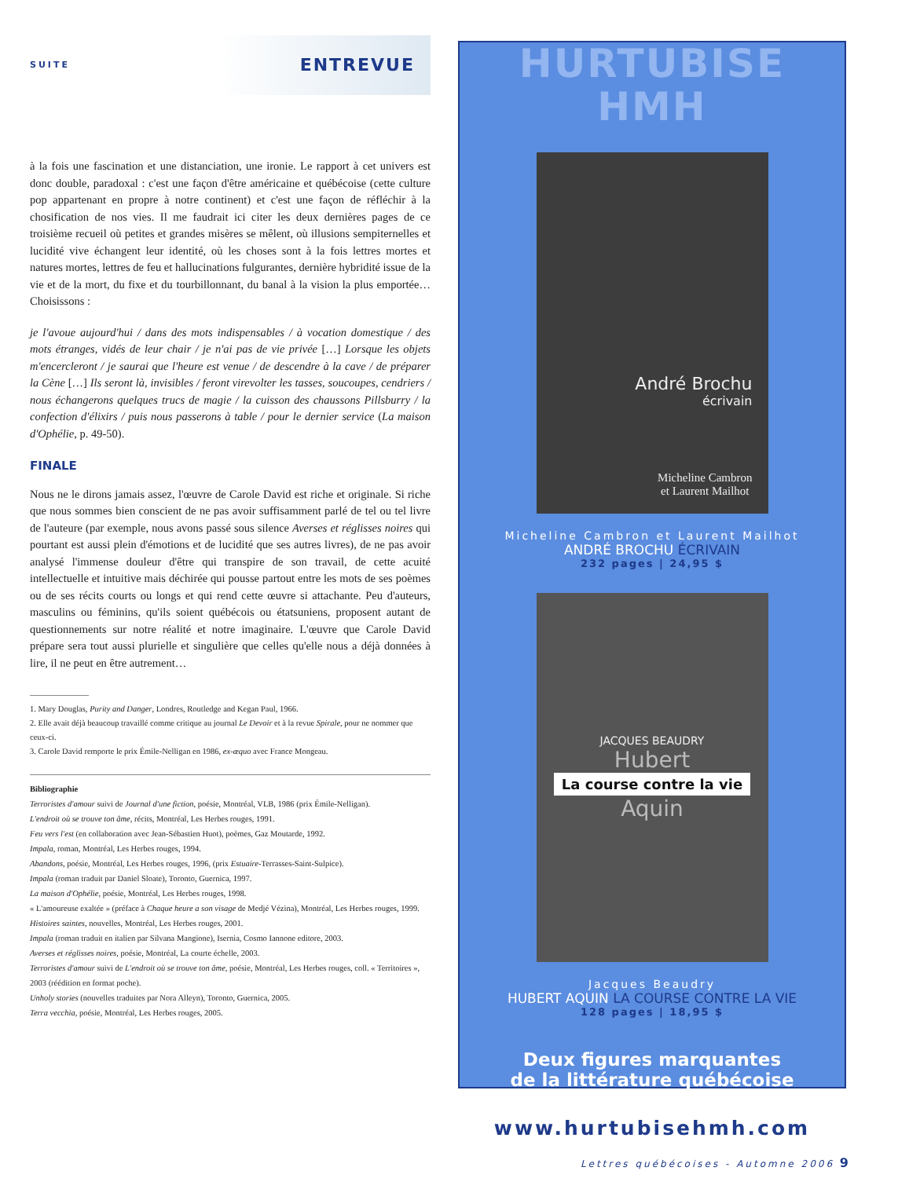SUITE ENTREVUE
à la fois une fascination et une distanciation, une ironie. Le rapport à cet univers est donc double, paradoxal : c'est une façon d'être américaine et québécoise (cette culture pop appartenant en propre à notre continent) et c'est une façon de réfléchir à la chosification de nos vies. Il me faudrait ici citer les deux dernières pages de ce troisième recueil où petites et grandes misères se mêlent, où illusions sempiternelles et lucidité vive échangent leur identité, où les choses sont à la fois lettres mortes et natures mortes, lettres de feu et hallucinations fulgurantes, dernière hybridité issue de la vie et de la mort, du fixe et du tourbillonnant, du banal à la vision la plus emportée… Choisissons :
je l'avoue aujourd'hui / dans des mots indispensables / à vocation domestique / des mots étranges, vidés de leur chair / je n'ai pas de vie privée […] Lorsque les objets m'encercleront / je saurai que l'heure est venue / de descendre à la cave / de préparer la Cène […] Ils seront là, invisibles / feront virevolter les tasses, soucoupes, cendriers / nous échangerons quelques trucs de magie / la cuisson des chaussons Pillsburry / la confection d'élixirs / puis nous passerons à table / pour le dernier service (La maison d'Ophélie, p. 49-50).
FINALE
Nous ne le dirons jamais assez, l'œuvre de Carole David est riche et originale. Si riche que nous sommes bien conscient de ne pas avoir suffisamment parlé de tel ou tel livre de l'auteure (par exemple, nous avons passé sous silence Averses et réglisses noires qui pourtant est aussi plein d'émotions et de lucidité que ses autres livres), de ne pas avoir analysé l'immense douleur d'être qui transpire de son travail, de cette acuité intellectuelle et intuitive mais déchirée qui pousse partout entre les mots de ses poèmes ou de ses récits courts ou longs et qui rend cette œuvre si attachante. Peu d'auteurs, masculins ou féminins, qu'ils soient québécois ou étatsuniens, proposent autant de questionnements sur notre réalité et notre imaginaire. L'œuvre que Carole David prépare sera tout aussi plurielle et singulière que celles qu'elle nous a déjà données à lire, il ne peut en être autrement…
1. Mary Douglas, Purity and Danger, Londres, Routledge and Kegan Paul, 1966.
2. Elle avait déjà beaucoup travaillé comme critique au journal Le Devoir et à la revue Spirale, pour ne nommer que ceux-ci.
3. Carole David remporte le prix Émile-Nelligan en 1986, ex-æquo avec France Mongeau.
Bibliographie
Terroristes d'amour suivi de Journal d'une fiction, poésie, Montréal, VLB, 1986 (prix Émile-Nelligan).
L'endroit où se trouve ton âme, récits, Montréal, Les Herbes rouges, 1991.
Feu vers l'est (en collaboration avec Jean-Sébastien Huot), poèmes, Gaz Moutarde, 1992.
Impala, roman, Montréal, Les Herbes rouges, 1994.
Abandons, poésie, Montréal, Les Herbes rouges, 1996, (prix Estuaire-Terrasses-Saint-Sulpice).
Impala (roman traduit par Daniel Sloate), Toronto, Guernica, 1997.
La maison d'Ophélie, poésie, Montréal, Les Herbes rouges, 1998.
« L'amoureuse exaltée » (préface à Chaque heure a son visage de Medjé Vézina), Montréal, Les Herbes rouges, 1999.
Histoires saintes, nouvelles, Montréal, Les Herbes rouges, 2001.
Impala (roman traduit en italien par Silvana Mangione), Isernia, Cosmo Iannone editore, 2003.
Averses et réglisses noires, poésie, Montréal, La courte échelle, 2003.
Terroristes d'amour suivi de L'endroit où se trouve ton âme, poésie, Montréal, Les Herbes rouges, coll. « Territoires », 2003 (réédition en format poche).
Unholy stories (nouvelles traduites par Nora Alleyn), Toronto, Guernica, 2005.
Terra vecchia, poésie, Montréal, Les Herbes rouges, 2005.
HURTUBISE HMH
André Brochu
écrivain
Micheline Cambron
et Laurent Mailhot
Micheline Cambron et Laurent Mailhot
ANDRÉ BROCHU ÉCRIVAIN
232 pages | 24,95 $
JACQUES BEAUDRY
Hubert
La course contre la vie
Aquin
Jacques Beaudry
HUBERT AQUIN LA COURSE CONTRE LA VIE
128 pages | 18,95 $
Deux figures marquantes
de la littérature québécoise
www.hurtubisehmh.com
Lettres québécoises - Automne 2006 9